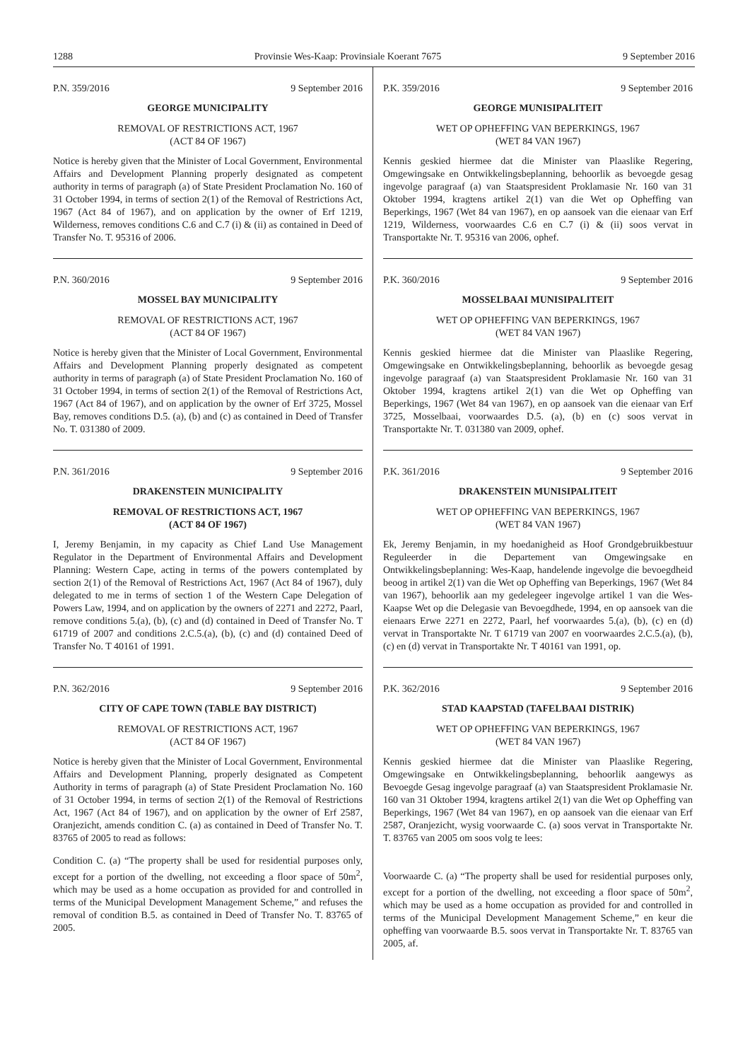1288 Provinsie Wes-Kaap: Provinsiale Koerant 7675 9 September 2016
P.N. 359/2016 9 September 2016
GEORGE MUNICIPALITY
REMOVAL OF RESTRICTIONS ACT, 1967
(ACT 84 OF 1967)
Notice is hereby given that the Minister of Local Government, Environmental Affairs and Development Planning properly designated as competent authority in terms of paragraph (a) of State President Proclamation No. 160 of 31 October 1994, in terms of section 2(1) of the Removal of Restrictions Act, 1967 (Act 84 of 1967), and on application by the owner of Erf 1219, Wilderness, removes conditions C.6 and C.7 (i) & (ii) as contained in Deed of Transfer No. T. 95316 of 2006.
P.N. 360/2016 9 September 2016
MOSSEL BAY MUNICIPALITY
REMOVAL OF RESTRICTIONS ACT, 1967
(ACT 84 OF 1967)
Notice is hereby given that the Minister of Local Government, Environmental Affairs and Development Planning properly designated as competent authority in terms of paragraph (a) of State President Proclamation No. 160 of 31 October 1994, in terms of section 2(1) of the Removal of Restrictions Act, 1967 (Act 84 of 1967), and on application by the owner of Erf 3725, Mossel Bay, removes conditions D.5. (a), (b) and (c) as contained in Deed of Transfer No. T. 031380 of 2009.
P.N. 361/2016 9 September 2016
DRAKENSTEIN MUNICIPALITY
REMOVAL OF RESTRICTIONS ACT, 1967
(ACT 84 OF 1967)
I, Jeremy Benjamin, in my capacity as Chief Land Use Management Regulator in the Department of Environmental Affairs and Development Planning: Western Cape, acting in terms of the powers contemplated by section 2(1) of the Removal of Restrictions Act, 1967 (Act 84 of 1967), duly delegated to me in terms of section 1 of the Western Cape Delegation of Powers Law, 1994, and on application by the owners of 2271 and 2272, Paarl, remove conditions 5.(a), (b), (c) and (d) contained in Deed of Transfer No. T 61719 of 2007 and conditions 2.C.5.(a), (b), (c) and (d) contained Deed of Transfer No. T 40161 of 1991.
P.N. 362/2016 9 September 2016
CITY OF CAPE TOWN (TABLE BAY DISTRICT)
REMOVAL OF RESTRICTIONS ACT, 1967
(ACT 84 OF 1967)
Notice is hereby given that the Minister of Local Government, Environmental Affairs and Development Planning, properly designated as Competent Authority in terms of paragraph (a) of State President Proclamation No. 160 of 31 October 1994, in terms of section 2(1) of the Removal of Restrictions Act, 1967 (Act 84 of 1967), and on application by the owner of Erf 2587, Oranjezicht, amends condition C. (a) as contained in Deed of Transfer No. T. 83765 of 2005 to read as follows:
Condition C. (a) “The property shall be used for residential purposes only, except for a portion of the dwelling, not exceeding a floor space of 50m<sup>2</sup>, which may be used as a home occupation as provided for and controlled in terms of the Municipal Development Management Scheme,” and refuses the removal of condition B.5. as contained in Deed of Transfer No. T. 83765 of 2005.
P.K. 359/2016 9 September 2016
GEORGE MUNISIPALITEIT
WET OP OPHEFFING VAN BEPERKINGS, 1967
(WET 84 VAN 1967)
Kennis geskied hiermee dat die Minister van Plaaslike Regering, Omgewingsake en Ontwikkelingsbeplanning, behoorlik as bevoegde gesag ingevolge paragraaf (a) van Staatspresident Proklamasie Nr. 160 van 31 Oktober 1994, kragtens artikel 2(1) van die Wet op Opheffing van Beperkings, 1967 (Wet 84 van 1967), en op aansoek van die eienaar van Erf 1219, Wilderness, voorwaardes C.6 en C.7 (i) & (ii) soos vervat in Transportakte Nr. T. 95316 van 2006, ophef.
P.K. 360/2016 9 September 2016
MOSSELBAAI MUNISIPALITEIT
WET OP OPHEFFING VAN BEPERKINGS, 1967
(WET 84 VAN 1967)
Kennis geskied hiermee dat die Minister van Plaaslike Regering, Omgewingsake en Ontwikkelingsbeplanning, behoorlik as bevoegde gesag ingevolge paragraaf (a) van Staatspresident Proklamasie Nr. 160 van 31 Oktober 1994, kragtens artikel 2(1) van die Wet op Opheffing van Beperkings, 1967 (Wet 84 van 1967), en op aansoek van die eienaar van Erf 3725, Mosselbaai, voorwaardes D.5. (a), (b) en (c) soos vervat in Transportakte Nr. T. 031380 van 2009, ophef.
P.K. 361/2016 9 September 2016
DRAKENSTEIN MUNISIPALITEIT
WET OP OPHEFFING VAN BEPERKINGS, 1967
(WET 84 VAN 1967)
Ek, Jeremy Benjamin, in my hoedanigheid as Hoof Grondgebruikbestuur Reguleerder in die Departement van Omgewingsake en Ontwikkelingsbeplanning: Wes-Kaap, handelende ingevolge die bevoegdheid beoog in artikel 2(1) van die Wet op Opheffing van Beperkings, 1967 (Wet 84 van 1967), behoorlik aan my gedelegeer ingevolge artikel 1 van die Wes-Kaapse Wet op die Delegasie van Bevoegdhede, 1994, en op aansoek van die eienaars Erwe 2271 en 2272, Paarl, hef voorwaardes 5.(a), (b), (c) en (d) vervat in Transportakte Nr. T 61719 van 2007 en voorwaardes 2.C.5.(a), (b), (c) en (d) vervat in Transportakte Nr. T 40161 van 1991, op.
P.K. 362/2016 9 September 2016
STAD KAAPSTAD (TAFELBAAI DISTRIK)
WET OP OPHEFFING VAN BEPERKINGS, 1967
(WET 84 VAN 1967)
Kennis geskied hiermee dat die Minister van Plaaslike Regering, Omgewingsake en Ontwikkelingsbeplanning, behoorlik aangewys as Bevoegde Gesag ingevolge paragraaf (a) van Staatspresident Proklamasie Nr. 160 van 31 Oktober 1994, kragtens artikel 2(1) van die Wet op Opheffing van Beperkings, 1967 (Wet 84 van 1967), en op aansoek van die eienaar van Erf 2587, Oranjezicht, wysig voorwaarde C. (a) soos vervat in Transportakte Nr. T. 83765 van 2005 om soos volg te lees:
Voorwaarde C. (a) “The property shall be used for residential purposes only, except for a portion of the dwelling, not exceeding a floor space of 50m<sup>2</sup>, which may be used as a home occupation as provided for and controlled in terms of the Municipal Development Management Scheme,” en keur die opheffing van voorwaarde B.5. soos vervat in Transportakte Nr. T. 83765 van 2005, af.